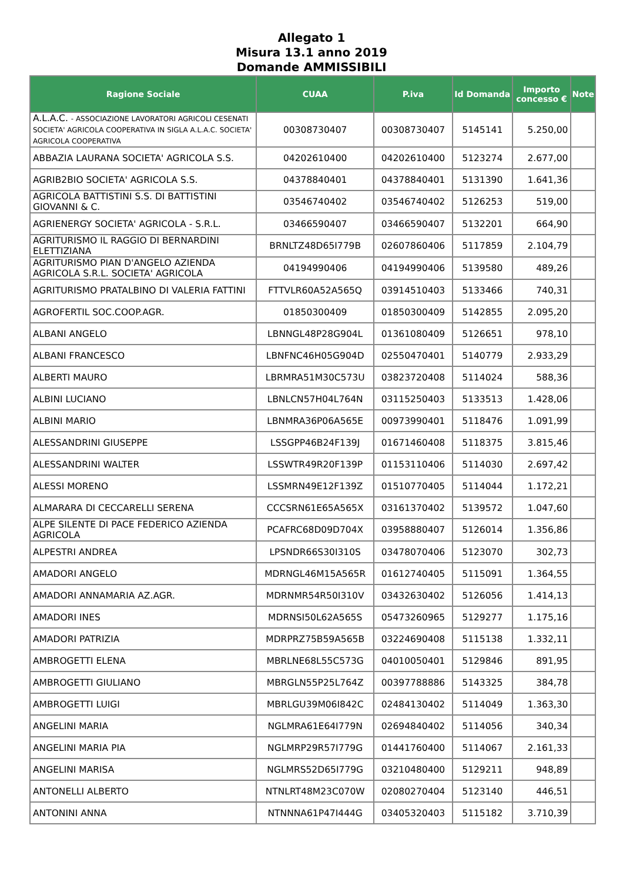Allegato 1
Misura 13.1 anno 2019
Domande AMMISSIBILI
| Ragione Sociale | CUAA | P.iva | Id Domanda | Importo concesso € | Note |
| --- | --- | --- | --- | --- | --- |
| A.L.A.C. - ASSOCIAZIONE LAVORATORI AGRICOLI CESENATI SOCIETA' AGRICOLA COOPERATIVA IN SIGLA A.L.A.C. SOCIETA' AGRICOLA COOPERATIVA | 00308730407 | 00308730407 | 5145141 | 5.250,00 | |
| ABBAZIA LAURANA SOCIETA' AGRICOLA S.S. | 04202610400 | 04202610400 | 5123274 | 2.677,00 | |
| AGRIB2BIO SOCIETA' AGRICOLA S.S. | 04378840401 | 04378840401 | 5131390 | 1.641,36 | |
| AGRICOLA BATTISTINI S.S. DI BATTISTINI GIOVANNI & C. | 03546740402 | 03546740402 | 5126253 | 519,00 | |
| AGRIENERGY SOCIETA' AGRICOLA - S.R.L. | 03466590407 | 03466590407 | 5132201 | 664,90 | |
| AGRITURISMO IL RAGGIO DI BERNARDINI ELETTIZIANA | BRNLTZ48D65I779B | 02607860406 | 5117859 | 2.104,79 | |
| AGRITURISMO PIAN D'ANGELO AZIENDA AGRICOLA S.R.L. SOCIETA' AGRICOLA | 04194990406 | 04194990406 | 5139580 | 489,26 | |
| AGRITURISMO PRATALBINO DI VALERIA FATTINI | FTTVLR60A52A565Q | 03914510403 | 5133466 | 740,31 | |
| AGROFERTIL SOC.COOP.AGR. | 01850300409 | 01850300409 | 5142855 | 2.095,20 | |
| ALBANI ANGELO | LBNNGL48P28G904L | 01361080409 | 5126651 | 978,10 | |
| ALBANI FRANCESCO | LBNFNC46H05G904D | 02550470401 | 5140779 | 2.933,29 | |
| ALBERTI MAURO | LBRMRA51M30C573U | 03823720408 | 5114024 | 588,36 | |
| ALBINI LUCIANO | LBNLCN57H04L764N | 03115250403 | 5133513 | 1.428,06 | |
| ALBINI MARIO | LBNMRA36P06A565E | 00973990401 | 5118476 | 1.091,99 | |
| ALESSANDRINI GIUSEPPE | LSSGPP46B24F139J | 01671460408 | 5118375 | 3.815,46 | |
| ALESSANDRINI WALTER | LSSWTR49R20F139P | 01153110406 | 5114030 | 2.697,42 | |
| ALESSI MORENO | LSSMRN49E12F139Z | 01510770405 | 5114044 | 1.172,21 | |
| ALMARARA DI CECCARELLI SERENA | CCCSRN61E65A565X | 03161370402 | 5139572 | 1.047,60 | |
| ALPE SILENTE DI PACE FEDERICO AZIENDA AGRICOLA | PCAFRC68D09D704X | 03958880407 | 5126014 | 1.356,86 | |
| ALPESTRI ANDREA | LPSNDR66S30I310S | 03478070406 | 5123070 | 302,73 | |
| AMADORI ANGELO | MDRNGL46M15A565R | 01612740405 | 5115091 | 1.364,55 | |
| AMADORI ANNAMARIA AZ.AGR. | MDRNMR54R50I310V | 03432630402 | 5126056 | 1.414,13 | |
| AMADORI INES | MDRNSI50L62A565S | 05473260965 | 5129277 | 1.175,16 | |
| AMADORI PATRIZIA | MDRPRZ75B59A565B | 03224690408 | 5115138 | 1.332,11 | |
| AMBROGETTI ELENA | MBRLNE68L55C573G | 04010050401 | 5129846 | 891,95 | |
| AMBROGETTI GIULIANO | MBRGLN55P25L764Z | 00397788886 | 5143325 | 384,78 | |
| AMBROGETTI LUIGI | MBRLGU39M06I842C | 02484130402 | 5114049 | 1.363,30 | |
| ANGELINI MARIA | NGLMRA61E64I779N | 02694840402 | 5114056 | 340,34 | |
| ANGELINI MARIA PIA | NGLMRP29R57I779G | 01441760400 | 5114067 | 2.161,33 | |
| ANGELINI MARISA | NGLMRS52D65I779G | 03210480400 | 5129211 | 948,89 | |
| ANTONELLI ALBERTO | NTNLRT48M23C070W | 02080270404 | 5123140 | 446,51 | |
| ANTONINI ANNA | NTNNNA61P47I444G | 03405320403 | 5115182 | 3.710,39 | |